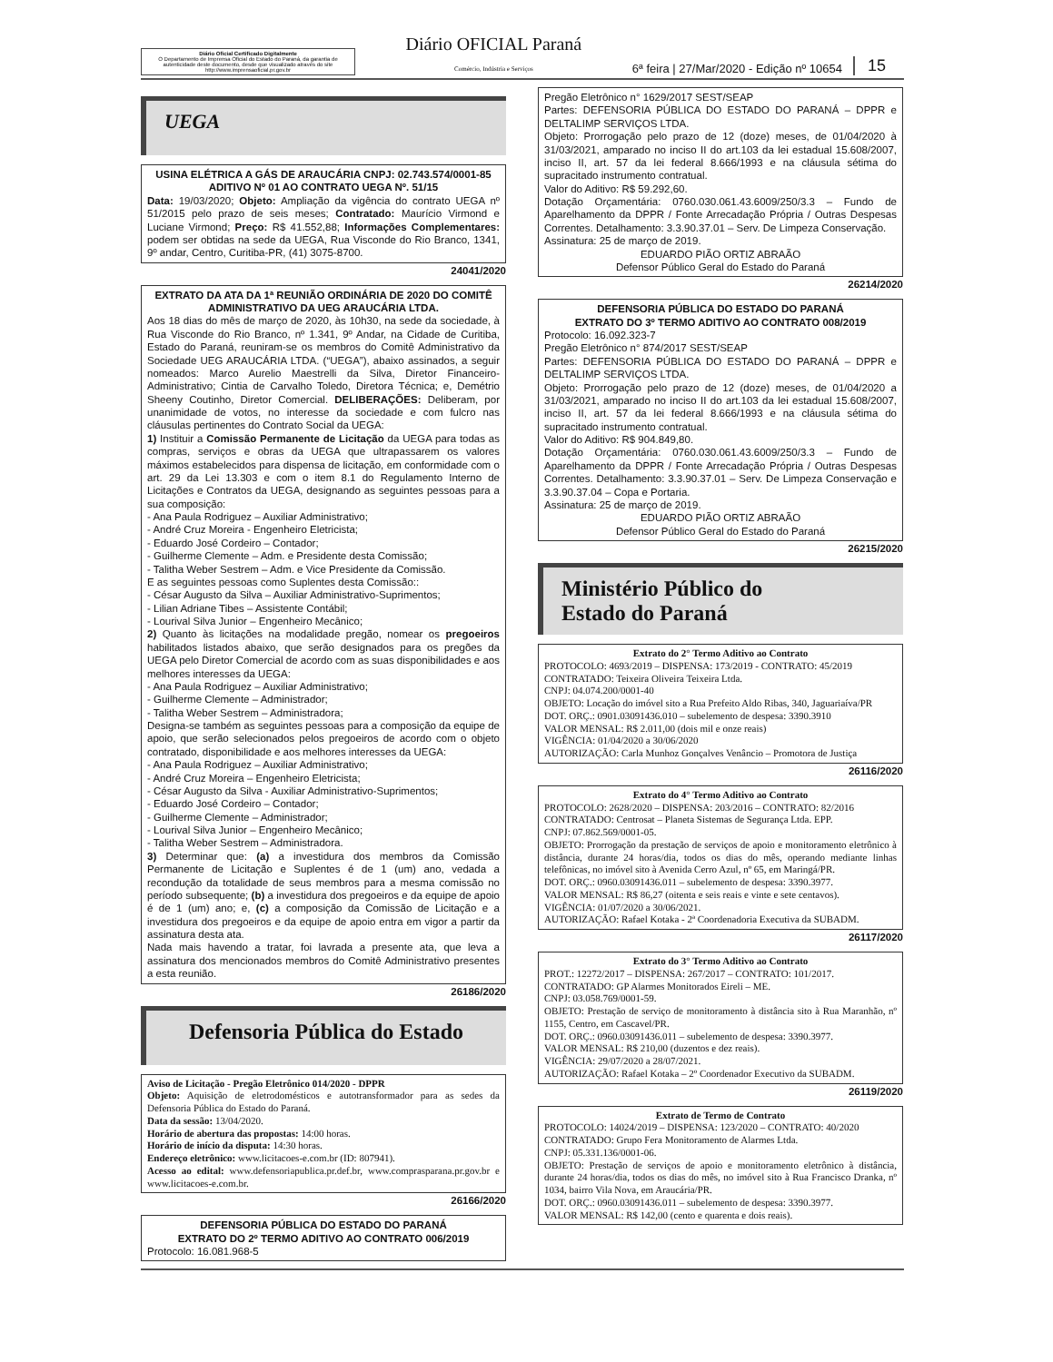Diário Oficial Certificado Digitalmente
O Departamento de Imprensa Oficial do Estado do Paraná, da garantia de autenticidade deste documento, desde que visualizado através do site http://www.imprensaoficial.pr.gov.br
Diário OFICIAL Paraná
Comércio, Indústria e Serviços
6ª feira | 27/Mar/2020 - Edição nº 10654
15
UEGA
USINA ELÉTRICA A GÁS DE ARAUCÁRIA CNPJ: 02.743.574/0001-85
ADITIVO Nº 01 AO CONTRATO UEGA Nº. 51/15
Data: 19/03/2020; Objeto: Ampliação da vigência do contrato UEGA nº 51/2015 pelo prazo de seis meses; Contratado: Maurício Virmond e Luciane Virmond; Preço: R$ 41.552,88; Informações Complementares: podem ser obtidas na sede da UEGA, Rua Visconde do Rio Branco, 1341, 9º andar, Centro, Curitiba-PR, (41) 3075-8700.
24041/2020
EXTRATO DA ATA DA 1ª REUNIÃO ORDINÁRIA DE 2020 DO COMITÊ ADMINISTRATIVO DA UEG ARAUCÁRIA LTDA.
Aos 18 dias do mês de março de 2020, às 10h30, na sede da sociedade, à Rua Visconde do Rio Branco, nº 1.341, 9º Andar, na Cidade de Curitiba, Estado do Paraná, reuniram-se os membros do Comitê Administrativo da Sociedade UEG ARAUCÁRIA LTDA. (“UEGA”), abaixo assinados, a seguir nomeados: Marco Aurelio Maestrelli da Silva, Diretor Financeiro-Administrativo; Cintia de Carvalho Toledo, Diretora Técnica; e, Demétrio Sheeny Coutinho, Diretor Comercial. DELIBERAÇÕES: Deliberam, por unanimidade de votos, no interesse da sociedade e com fulcro nas cláusulas pertinentes do Contrato Social da UEGA:
1) Instituir a Comissão Permanente de Licitação da UEGA para todas as compras, serviços e obras da UEGA que ultrapassarem os valores máximos estabelecidos para dispensa de licitação, em conformidade com o art. 29 da Lei 13.303 e com o item 8.1 do Regulamento Interno de Licitações e Contratos da UEGA, designando as seguintes pessoas para a sua composição:
- Ana Paula Rodriguez – Auxiliar Administrativo;
- André Cruz Moreira - Engenheiro Eletricista;
- Eduardo José Cordeiro – Contador;
- Guilherme Clemente – Adm. e Presidente desta Comissão;
- Talitha Weber Sestrem – Adm. e Vice Presidente da Comissão.
E as seguintes pessoas como Suplentes desta Comissão::
- César Augusto da Silva – Auxiliar Administrativo-Suprimentos;
- Lilian Adriane Tibes – Assistente Contábil;
- Lourival Silva Junior – Engenheiro Mecânico;
2) Quanto às licitações na modalidade pregão, nomear os pregoeiros habilitados listados abaixo, que serão designados para os pregões da UEGA pelo Diretor Comercial de acordo com as suas disponibilidades e aos melhores interesses da UEGA:
- Ana Paula Rodriguez – Auxiliar Administrativo;
- Guilherme Clemente – Administrador;
- Talitha Weber Sestrem – Administradora;
Designa-se também as seguintes pessoas para a composição da equipe de apoio, que serão selecionados pelos pregoeiros de acordo com o objeto contratado, disponibilidade e aos melhores interesses da UEGA:
- Ana Paula Rodriguez – Auxiliar Administrativo;
- André Cruz Moreira – Engenheiro Eletricista;
- César Augusto da Silva - Auxiliar Administrativo-Suprimentos;
- Eduardo José Cordeiro – Contador;
- Guilherme Clemente – Administrador;
- Lourival Silva Junior – Engenheiro Mecânico;
- Talitha Weber Sestrem – Administradora.
3) Determinar que: (a) a investidura dos membros da Comissão Permanente de Licitação e Suplentes é de 1 (um) ano, vedada a recondução da totalidade de seus membros para a mesma comissão no período subsequente; (b) a investidura dos pregoeiros e da equipe de apoio é de 1 (um) ano; e, (c) a composição da Comissão de Licitação e a investidura dos pregoeiros e da equipe de apoio entra em vigor a partir da assinatura desta ata.
Nada mais havendo a tratar, foi lavrada a presente ata, que leva a assinatura dos mencionados membros do Comitê Administrativo presentes a esta reunião.
26186/2020
Defensoria Pública do Estado
Aviso de Licitação - Pregão Eletrônico 014/2020 - DPPR
Objeto: Aquisição de eletrodomésticos e autotransformador para as sedes da Defensoria Pública do Estado do Paraná.
Data da sessão: 13/04/2020.
Horário de abertura das propostas: 14:00 horas.
Horário de início da disputa: 14:30 horas.
Endereço eletrônico: www.licitacoes-e.com.br (ID: 807941).
Acesso ao edital: www.defensoriapublica.pr.def.br, www.comprasparana.pr.gov.br e www.licitacoes-e.com.br.
26166/2020
DEFENSORIA PÚBLICA DO ESTADO DO PARANÁ
EXTRATO DO 2º TERMO ADITIVO AO CONTRATO 006/2019
Protocolo: 16.081.968-5
Pregão Eletrônico n° 1629/2017 SEST/SEAP
Partes: DEFENSORIA PÚBLICA DO ESTADO DO PARANÁ – DPPR e DELTALIMP SERVIÇOS LTDA.
Objeto: Prorrogação pelo prazo de 12 (doze) meses, de 01/04/2020 à 31/03/2021, amparado no inciso II do art.103 da lei estadual 15.608/2007, inciso II, art. 57 da lei federal 8.666/1993 e na cláusula sétima do supracitado instrumento contratual.
Valor do Aditivo: R$ 59.292,60.
Dotação Orçamentária: 0760.030.061.43.6009/250/3.3 – Fundo de Aparelhamento da DPPR / Fonte Arrecadação Própria / Outras Despesas Correntes. Detalhamento: 3.3.90.37.01 – Serv. De Limpeza Conservação.
Assinatura: 25 de março de 2019.
EDUARDO PIÃO ORTIZ ABRAÃO
Defensor Público Geral do Estado do Paraná
26214/2020
DEFENSORIA PÚBLICA DO ESTADO DO PARANÁ
EXTRATO DO 3º TERMO ADITIVO AO CONTRATO 008/2019
Protocolo: 16.092.323-7
Pregão Eletrônico n° 874/2017 SEST/SEAP
Partes: DEFENSORIA PÚBLICA DO ESTADO DO PARANÁ – DPPR e DELTALIMP SERVIÇOS LTDA.
Objeto: Prorrogação pelo prazo de 12 (doze) meses, de 01/04/2020 a 31/03/2021, amparado no inciso II do art.103 da lei estadual 15.608/2007, inciso II, art. 57 da lei federal 8.666/1993 e na cláusula sétima do supracitado instrumento contratual.
Valor do Aditivo: R$ 904.849,80.
Dotação Orçamentária: 0760.030.061.43.6009/250/3.3 – Fundo de Aparelhamento da DPPR / Fonte Arrecadação Própria / Outras Despesas Correntes. Detalhamento: 3.3.90.37.01 – Serv. De Limpeza Conservação e 3.3.90.37.04 – Copa e Portaria.
Assinatura: 25 de março de 2019.
EDUARDO PIÃO ORTIZ ABRAÃO
Defensor Público Geral do Estado do Paraná
26215/2020
Ministério Público do
Estado do Paraná
Extrato do 2° Termo Aditivo ao Contrato
PROTOCOLO: 4693/2019 – DISPENSA: 173/2019 - CONTRATO: 45/2019
CONTRATADO: Teixeira Oliveira Teixeira Ltda.
CNPJ: 04.074.200/0001-40
OBJETO: Locação do imóvel sito a Rua Prefeito Aldo Ribas, 340, Jaguariaíva/PR
DOT. ORÇ.: 0901.03091436.010 – subelemento de despesa: 3390.3910
VALOR MENSAL: R$ 2.011,00 (dois mil e onze reais)
VIGÊNCIA: 01/04/2020 a 30/06/2020
AUTORIZAÇÃO: Carla Munhoz Gonçalves Venâncio – Promotora de Justiça
26116/2020
Extrato do 4° Termo Aditivo ao Contrato
PROTOCOLO: 2628/2020 – DISPENSA: 203/2016 – CONTRATO: 82/2016
CONTRATADO: Centrosat – Planeta Sistemas de Segurança Ltda. EPP.
CNPJ: 07.862.569/0001-05.
OBJETO: Prorrogação da prestação de serviços de apoio e monitoramento eletrônico à distância, durante 24 horas/dia, todos os dias do mês, operando mediante linhas telefônicas, no imóvel sito à Avenida Cerro Azul, nº 65, em Maringá/PR.
DOT. ORÇ.: 0960.03091436.011 – subelemento de despesa: 3390.3977.
VALOR MENSAL: R$ 86,27 (oitenta e seis reais e vinte e sete centavos).
VIGÊNCIA: 01/07/2020 a 30/06/2021.
AUTORIZAÇÃO: Rafael Kotaka - 2ª Coordenadoria Executiva da SUBADM.
26117/2020
Extrato do 3° Termo Aditivo ao Contrato
PROT.: 12272/2017 – DISPENSA: 267/2017 – CONTRATO: 101/2017.
CONTRATADO: GP Alarmes Monitorados Eireli – ME.
CNPJ: 03.058.769/0001-59.
OBJETO: Prestação de serviço de monitoramento à distância sito à Rua Maranhão, nº 1155, Centro, em Cascavel/PR.
DOT. ORÇ.: 0960.03091436.011 – subelemento de despesa: 3390.3977.
VALOR MENSAL: R$ 210,00 (duzentos e dez reais).
VIGÊNCIA: 29/07/2020 a 28/07/2021.
AUTORIZAÇÃO: Rafael Kotaka – 2º Coordenador Executivo da SUBADM.
26119/2020
Extrato de Termo de Contrato
PROTOCOLO: 14024/2019 – DISPENSA: 123/2020 – CONTRATO: 40/2020
CONTRATADO: Grupo Fera Monitoramento de Alarmes Ltda.
CNPJ: 05.331.136/0001-06.
OBJETO: Prestação de serviços de apoio e monitoramento eletrônico à distância, durante 24 horas/dia, todos os dias do mês, no imóvel sito à Rua Francisco Dranka, nº 1034, bairro Vila Nova, em Araucária/PR.
DOT. ORÇ.: 0960.03091436.011 – subelemento de despesa: 3390.3977.
VALOR MENSAL: R$ 142,00 (cento e quarenta e dois reais).